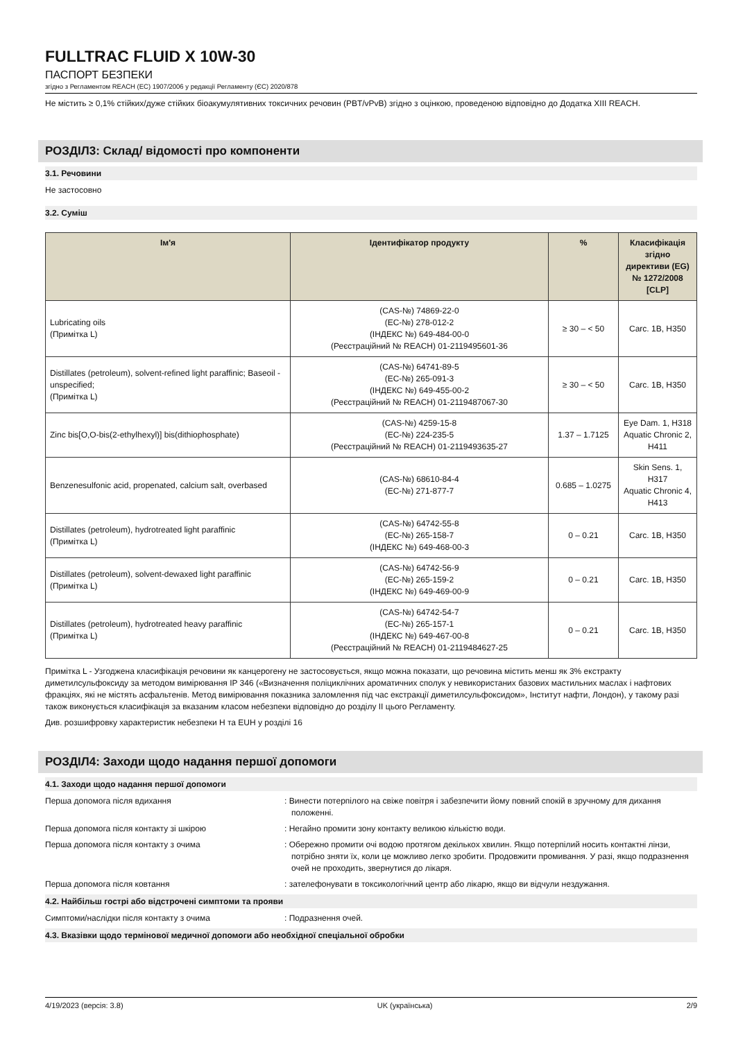FULLTRAC FLUID X 10W-30
ПАСПОРТ БЕЗПЕКИ
згідно з Регламентом REACH (ЕС) 1907/2006 у редакції Регламенту (ЄС) 2020/878
Не містить ≥ 0,1% стійких/дуже стійких біоакумулятивних токсичних речовин (PBT/vPvB) згідно з оцінкою, проведеною відповідно до Додатка XIII REACH.
РОЗДІЛ3: Склад/ відомості про компоненти
3.1. Речовини
Не застосовно
3.2. Суміш
| Ім'я | Ідентифікатор продукту | % | Класифікація згідно директиви (EG) № 1272/2008 [CLP] |
| --- | --- | --- | --- |
| Lubricating oils (Примітка L) | (CAS-№) 74869-22-0 (ЕС-№) 278-012-2 (ІНДЕКС №) 649-484-00-0 (Реєстраційний № REACH) 01-2119495601-36 | ≥ 30 – < 50 | Carc. 1B, H350 |
| Distillates (petroleum), solvent-refined light paraffinic; Baseoil - unspecified; (Примітка L) | (CAS-№) 64741-89-5 (ЕС-№) 265-091-3 (ІНДЕКС №) 649-455-00-2 (Реєстраційний № REACH) 01-2119487067-30 | ≥ 30 – < 50 | Carc. 1B, H350 |
| Zinc bis[O,O-bis(2-ethylhexyl)] bis(dithiophosphate) | (CAS-№) 4259-15-8 (ЕС-№) 224-235-5 (Реєстраційний № REACH) 01-2119493635-27 | 1.37 – 1.7125 | Eye Dam. 1, H318 Aquatic Chronic 2, H411 |
| Benzenesulfonic acid, propenated, calcium salt, overbased | (CAS-№) 68610-84-4 (ЕС-№) 271-877-7 | 0.685 – 1.0275 | Skin Sens. 1, H317 Aquatic Chronic 4, H413 |
| Distillates (petroleum), hydrotreated light paraffinic (Примітка L) | (CAS-№) 64742-55-8 (ЕС-№) 265-158-7 (ІНДЕКС №) 649-468-00-3 | 0 – 0.21 | Carc. 1B, H350 |
| Distillates (petroleum), solvent-dewaxed light paraffinic (Примітка L) | (CAS-№) 64742-56-9 (ЕС-№) 265-159-2 (ІНДЕКС №) 649-469-00-9 | 0 – 0.21 | Carc. 1B, H350 |
| Distillates (petroleum), hydrotreated heavy paraffinic (Примітка L) | (CAS-№) 64742-54-7 (ЕС-№) 265-157-1 (ІНДЕКС №) 649-467-00-8 (Реєстраційний № REACH) 01-2119484627-25 | 0 – 0.21 | Carc. 1B, H350 |
Примітка L - Узгоджена класифікація речовини як канцерогену не застосовується, якщо можна показати, що речовина містить менш як 3% екстракту диметилсульфоксиду за методом вимірювання IP 346 («Визначення поліциклічних ароматичних сполук у невикористаних базових мастильних маслах і нафтових фракціях, які не містять асфальтенів. Метод вимірювання показника заломлення під час екстракції диметилсульфоксидом», Інститут нафти, Лондон), у такому разі також виконується класифікація за вказаним класом небезпеки відповідно до розділу II цього Регламенту.
Див. розшифровку характеристик небезпеки Н та EUH у розділі 16
РОЗДІЛ4: Заходи щодо надання першої допомоги
4.1. Заходи щодо надання першої допомоги
Перша допомога після вдихання : Винести потерпілого на свіже повітря і забезпечити йому повний спокій в зручному для дихання положенні.
Перша допомога після контакту зі шкірою : Негайно промити зону контакту великою кількістю води.
Перша допомога після контакту з очима : Обережно промити очі водою протягом декількох хвилин. Якщо потерпілий носить контактні лінзи, потрібно зняти їх, коли це можливо легко зробити. Продовжити промивання. У разі, якщо подразнення очей не проходить, звернутися до лікаря.
Перша допомога після ковтання : зателефонувати в токсикологічний центр або лікарю, якщо ви відчули нездужання.
4.2. Найбільш гострі або відстрочені симптоми та прояви
Симптоми/наслідки після контакту з очима : Подразнення очей.
4.3. Вказівки щодо термінової медичної допомоги або необхідної спеціальної обробки
4/19/2023 (версія: 3.8) UK (українська) 2/9